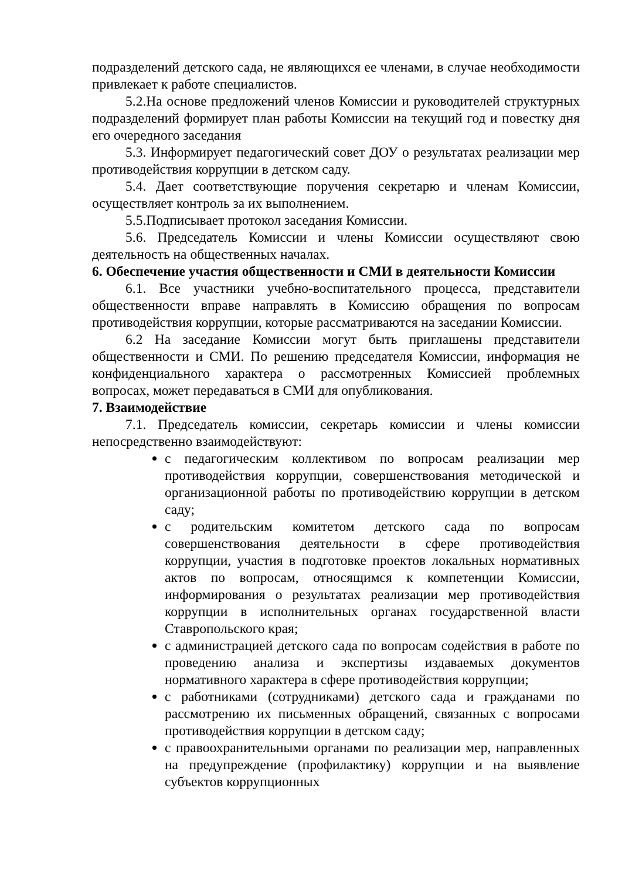подразделений детского сада, не являющихся ее членами, в случае необходимости привлекает к работе специалистов.
5.2.На основе предложений членов Комиссии и руководителей структурных подразделений формирует план работы Комиссии на текущий год и повестку дня его очередного заседания
5.3. Информирует педагогический совет ДОУ о результатах реализации мер противодействия коррупции в детском саду.
5.4. Дает соответствующие поручения секретарю и членам Комиссии, осуществляет контроль за их выполнением.
5.5.Подписывает протокол заседания Комиссии.
5.6. Председатель Комиссии и члены Комиссии осуществляют свою деятельность на общественных началах.
6. Обеспечение участия общественности и СМИ в деятельности Комиссии
6.1. Все участники учебно-воспитательного процесса, представители общественности вправе направлять в Комиссию обращения по вопросам противодействия коррупции, которые рассматриваются на заседании Комиссии.
6.2 На заседание Комиссии могут быть приглашены представители общественности и СМИ. По решению председателя Комиссии, информация не конфиденциального характера о рассмотренных Комиссией проблемных вопросах, может передаваться в СМИ для опубликования.
7. Взаимодействие
7.1. Председатель комиссии, секретарь комиссии и члены комиссии непосредственно взаимодействуют:
с педагогическим коллективом по вопросам реализации мер противодействия коррупции, совершенствования методической и организационной работы по противодействию коррупции в детском саду;
с родительским комитетом детского сада по вопросам совершенствования деятельности в сфере противодействия коррупции, участия в подготовке проектов локальных нормативных актов по вопросам, относящимся к компетенции Комиссии, информирования о результатах реализации мер противодействия коррупции в исполнительных органах государственной власти Ставропольского края;
с администрацией детского сада по вопросам содействия в работе по проведению анализа и экспертизы издаваемых документов нормативного характера в сфере противодействия коррупции;
с работниками (сотрудниками) детского сада и гражданами по рассмотрению их письменных обращений, связанных с вопросами противодействия коррупции в детском саду;
с правоохранительными органами по реализации мер, направленных на предупреждение (профилактику) коррупции и на выявление субъектов коррупционных